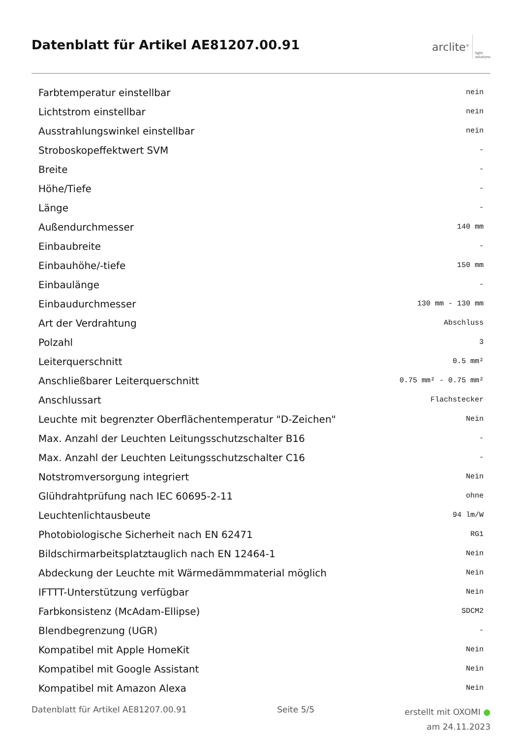Datenblatt für Artikel AE81207.00.91
arclite<sup>®</sup> light
solutions
| Farbtemperatur einstellbar | nein |
| Lichtstrom einstellbar | nein |
| Ausstrahlungswinkel einstellbar | nein |
| Stroboskopeffektwert SVM | - |
| Breite | - |
| Höhe/Tiefe | - |
| Länge | - |
| Außendurchmesser | 140 mm |
| Einbaubreite | - |
| Einbauhöhe/-tiefe | 150 mm |
| Einbaulänge | - |
| Einbaudurchmesser | 130 mm - 130 mm |
| Art der Verdrahtung | Abschluss |
| Polzahl | 3 |
| Leiterquerschnitt | 0.5 mm² |
| Anschließbarer Leiterquerschnitt | 0.75 mm² - 0.75 mm² |
| Anschlussart | Flachstecker |
| Leuchte mit begrenzter Oberflächentemperatur "D-Zeichen" | Nein |
| Max. Anzahl der Leuchten Leitungsschutzschalter B16 | - |
| Max. Anzahl der Leuchten Leitungsschutzschalter C16 | - |
| Notstromversorgung integriert | Nein |
| Glühdrahtprüfung nach IEC 60695-2-11 | ohne |
| Leuchtenlichtausbeute | 94 lm/W |
| Photobiologische Sicherheit nach EN 62471 | RG1 |
| Bildschirmarbeitsplatztauglich nach EN 12464-1 | Nein |
| Abdeckung der Leuchte mit Wärmedämmmaterial möglich | Nein |
| IFTTT-Unterstützung verfügbar | Nein |
| Farbkonsistenz (McAdam-Ellipse) | SDCM2 |
| Blendbegrenzung (UGR) | - |
| Kompatibel mit Apple HomeKit | Nein |
| Kompatibel mit Google Assistant | Nein |
| Kompatibel mit Amazon Alexa | Nein |
Datenblatt für Artikel AE81207.00.91 Seite 5/5 erstellt mit OXOMI ●
am 24.11.2023